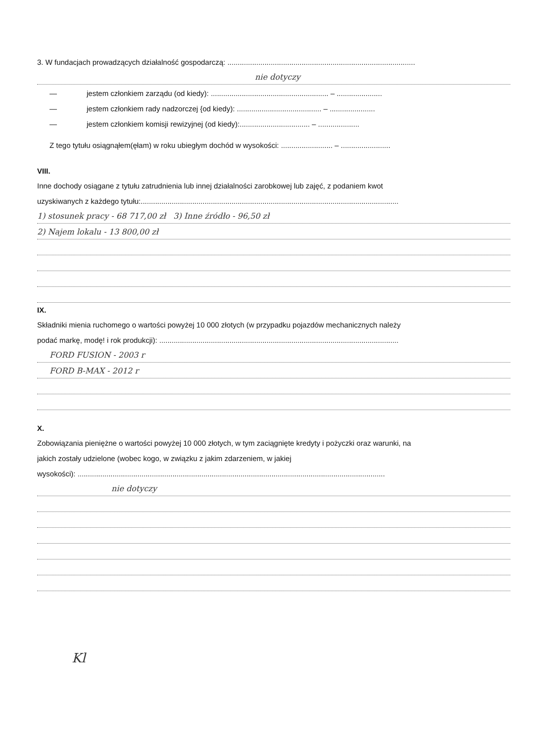3. W fundacjach prowadzących działalność gospodarczą: ...........................................................................................
nie dotyczy
— jestem członkiem zarządu (od kiedy): ......................................................... – ......................
— jestem członkiem rady nadzorczej {od kiedy): ......................................... – ......................
— jestem członkiem komisji rewizyjnej (od kiedy):.................................. – ....................
Z tego tytułu osiągnąłem(ęłam) w roku ubiegłym dochód w wysokości: ......................... – ........................
VIII.
Inne dochody osiągane z tytułu zatrudnienia lub innej działalności zarobkowej lub zajęć, z podaniem kwot
uzyskiwanych z każdego tytułu:.............................................................................................................................
1) stosunek pracy - 68 717,00 zł 3) Inne źródło - 96,50 zł
2) Najem lokalu - 13 800,00 zł
IX.
Składniki mienia ruchomego o wartości powyżej 10 000 złotych (w przypadku pojazdów mechanicznych należy
podać markę, modę! i rok produkcji): ....................................................................................................................
FORD FUSION - 2003 r
FORD B-MAX - 2012 r
X.
Zobowiązania pieniężne o wartości powyżej 10 000 złotych, w tym zaciągnięte kredyty i pożyczki oraz warunki, na
jakich zostały udzielone (wobec kogo, w związku z jakim zdarzeniem, w jakiej
wysokości): .....................................................................................................................................................
nie dotyczy
Kl